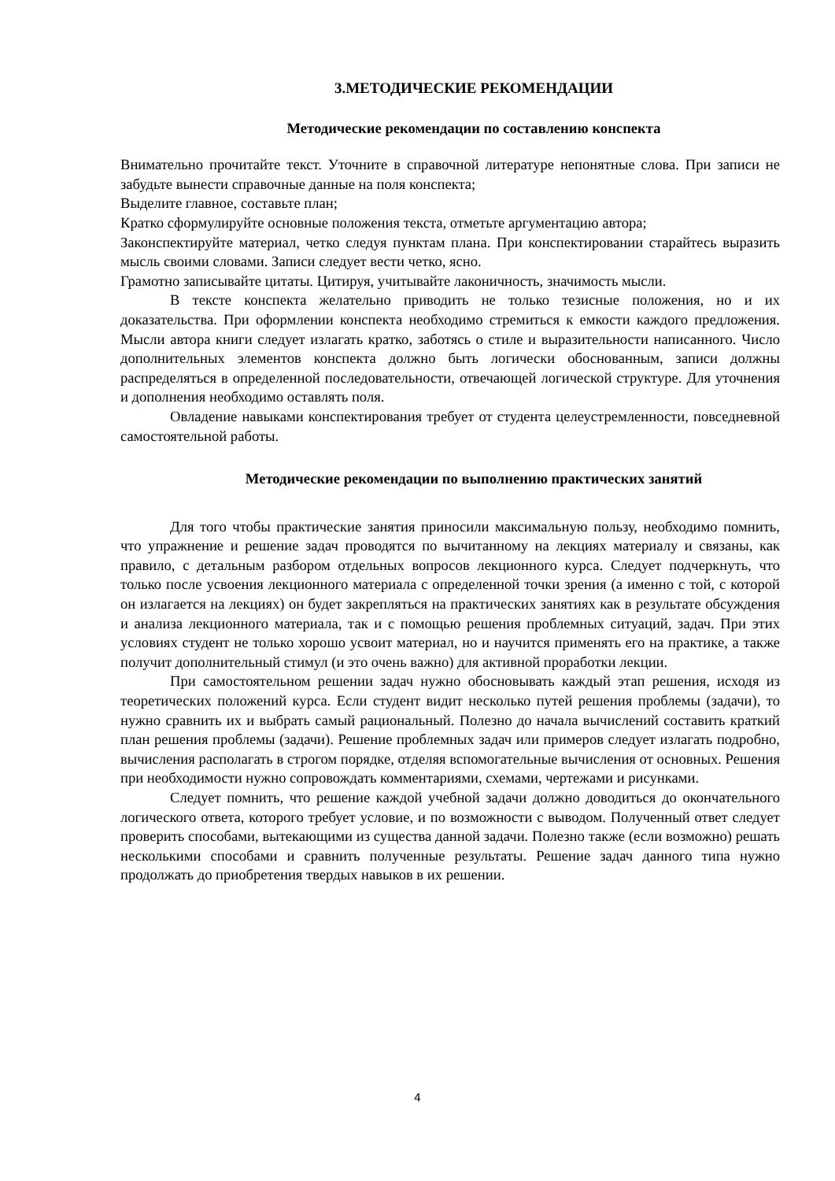3.МЕТОДИЧЕСКИЕ РЕКОМЕНДАЦИИ
Методические рекомендации по составлению конспекта
Внимательно прочитайте текст. Уточните в справочной литературе непонятные слова. При записи не забудьте вынести справочные данные на поля конспекта;
Выделите главное, составьте план;
Кратко сформулируйте основные положения текста, отметьте аргументацию автора;
Законспектируйте материал, четко следуя пунктам плана. При конспектировании старайтесь выразить мысль своими словами. Записи следует вести четко, ясно.
Грамотно записывайте цитаты. Цитируя, учитывайте лаконичность, значимость мысли.
В тексте конспекта желательно приводить не только тезисные положения, но и их доказательства. При оформлении конспекта необходимо стремиться к емкости каждого предложения. Мысли автора книги следует излагать кратко, заботясь о стиле и выразительности написанного. Число дополнительных элементов конспекта должно быть логически обоснованным, записи должны распределяться в определенной последовательности, отвечающей логической структуре. Для уточнения и дополнения необходимо оставлять поля.
Овладение навыками конспектирования требует от студента целеустремленности, повседневной самостоятельной работы.
Методические рекомендации по выполнению практических занятий
Для того чтобы практические занятия приносили максимальную пользу, необходимо помнить, что упражнение и решение задач проводятся по вычитанному на лекциях материалу и связаны, как правило, с детальным разбором отдельных вопросов лекционного курса. Следует подчеркнуть, что только после усвоения лекционного материала с определенной точки зрения (а именно с той, с которой он излагается на лекциях) он будет закрепляться на практических занятиях как в результате обсуждения и анализа лекционного материала, так и с помощью решения проблемных ситуаций, задач. При этих условиях студент не только хорошо усвоит материал, но и научится применять его на практике, а также получит дополнительный стимул (и это очень важно) для активной проработки лекции.
При самостоятельном решении задач нужно обосновывать каждый этап решения, исходя из теоретических положений курса. Если студент видит несколько путей решения проблемы (задачи), то нужно сравнить их и выбрать самый рациональный. Полезно до начала вычислений составить краткий план решения проблемы (задачи). Решение проблемных задач или примеров следует излагать подробно, вычисления располагать в строгом порядке, отделяя вспомогательные вычисления от основных. Решения при необходимости нужно сопровождать комментариями, схемами, чертежами и рисунками.
Следует помнить, что решение каждой учебной задачи должно доводиться до окончательного логического ответа, которого требует условие, и по возможности с выводом. Полученный ответ следует проверить способами, вытекающими из существа данной задачи. Полезно также (если возможно) решать несколькими способами и сравнить полученные результаты. Решение задач данного типа нужно продолжать до приобретения твердых навыков в их решении.
4